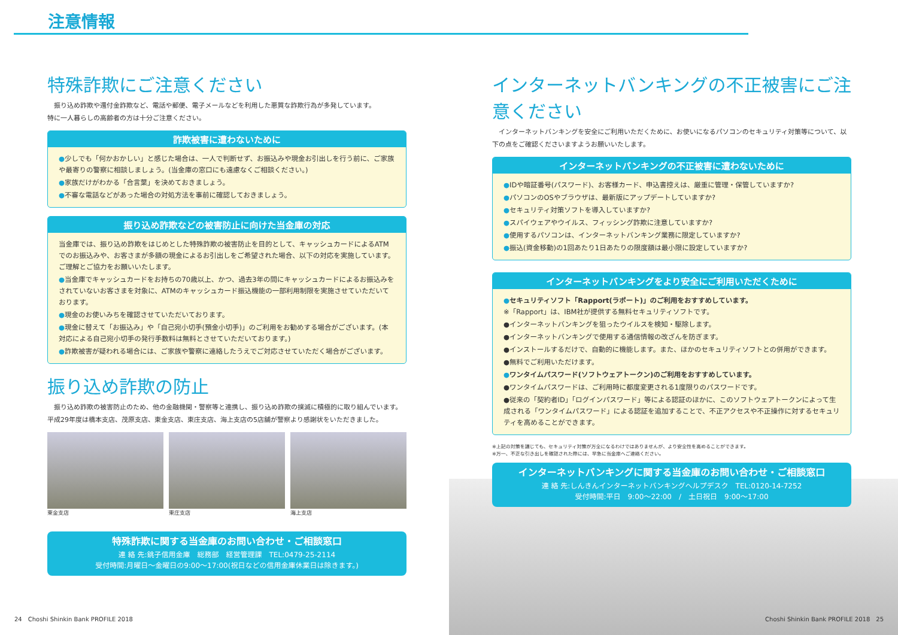注意情報
特殊詐欺にご注意ください
振り込め詐欺や還付金詐欺など、電話や郵便、電子メールなどを利用した悪質な詐欺行為が多発しています。
特に一人暮らしの高齢者の方は十分ご注意ください。
詐欺被害に遭わないために
●少しでも「何かおかしい」と感じた場合は、一人で判断せず、お振込みや現金お引出しを行う前に、ご家族や最寄りの警察に相談しましょう。(当金庫の窓口にも遠慮なくご相談ください。)
●家族だけがわかる「合言葉」を決めておきましょう。
●不審な電話などがあった場合の対処方法を事前に確認しておきましょう。
振り込め詐欺などの被害防止に向けた当金庫の対応
当金庫では、振り込め詐欺をはじめとした特殊詐欺の被害防止を目的として、キャッシュカードによるATMでのお振込みや、お客さまが多額の現金によるお引出しをご希望された場合、以下の対応を実施しています。ご理解とご協力をお願いいたします。
●当金庫でキャッシュカードをお持ちの70歳以上、かつ、過去3年の間にキャッシュカードによるお振込みをされていないお客さまを対象に、ATMのキャッシュカード振込機能の一部利用制限を実施させていただいております。
●現金のお使いみちを確認させていただいております。
●現金に替えて「お振込み」や「自己宛小切手(預金小切手)」のご利用をお勧めする場合がございます。(本対応による自己宛小切手の発行手数料は無料とさせていただいております。)
●詐欺被害が疑われる場合には、ご家族や警察に連絡したうえでご対応させていただく場合がございます。
振り込め詐欺の防止
振り込め詐欺の被害防止のため、他の金融機関・警察等と連携し、振り込め詐欺の撲滅に積極的に取り組んでいます。
平成29年度は橋本支店、茂原支店、東金支店、東庄支店、海上支店の5店舗が警察より感謝状をいただきました。
東金支店 東庄支店 海上支店
特殊詐欺に関する当金庫のお問い合わせ・ご相談窓口
連 絡 先:銚子信用金庫　総務部　経営管理課　TEL:0479-25-2114
受付時間:月曜日～金曜日の9:00～17:00(祝日などの信用金庫休業日は除きます。)
インターネットバンキングの不正被害にご注意ください
インターネットバンキングを安全にご利用いただくために、お使いになるパソコンのセキュリティ対策等について、以下の点をご確認くださいますようお願いいたします。
インターネットバンキングの不正被害に遭わないために
●IDや暗証番号(パスワード)、お客様カード、申込書控えは、厳重に管理・保管していますか?
●パソコンのOSやブラウザは、最新版にアップデートしていますか?
●セキュリティ対策ソフトを導入していますか?
●スパイウェアやウイルス、フィッシング詐欺に注意していますか?
●使用するパソコンは、インターネットバンキング業務に限定していますか?
●振込(資金移動)の1回あたり1日あたりの限度額は最小限に設定していますか?
インターネットバンキングをより安全にご利用いただくために
●セキュリティソフト「Rapport(ラポート)」のご利用をおすすめしています。
※「Rapport」は、IBM社が提供する無料セキュリティソフトです。
●インターネットバンキングを狙ったウイルスを検知・駆除します。
●インターネットバンキングで使用する通信情報の改ざんを防ぎます。
●インストールするだけで、自動的に機能します。また、ほかのセキュリティソフトとの併用ができます。
●無料でご利用いただけます。
●ワンタイムパスワード(ソフトウェアトークン)のご利用をおすすめしています。
●ワンタイムパスワードは、ご利用時に都度変更される1度限りのパスワードです。
●従来の「契約者ID」「ログインパスワード」等による認証のほかに、このソフトウェアトークンによって生成される「ワンタイムパスワード」による認証を追加することで、不正アクセスや不正操作に対するセキュリティを高めることができます。
※上記の対策を講じても、セキュリティ対策が万全になるわけではありませんが、より安全性を高めることができます。
※万一、不正な引き出しを確認された際には、早急に当金庫へご連絡ください。
インターネットバンキングに関する当金庫のお問い合わせ・ご相談窓口
連 絡 先:しんきんインターネットバンキングヘルプデスク　TEL:0120-14-7252
受付時間:平日　9:00～22:00　/　土日祝日　9:00～17:00
24　Choshi Shinkin Bank PROFILE 2018
Choshi Shinkin Bank PROFILE 2018　25